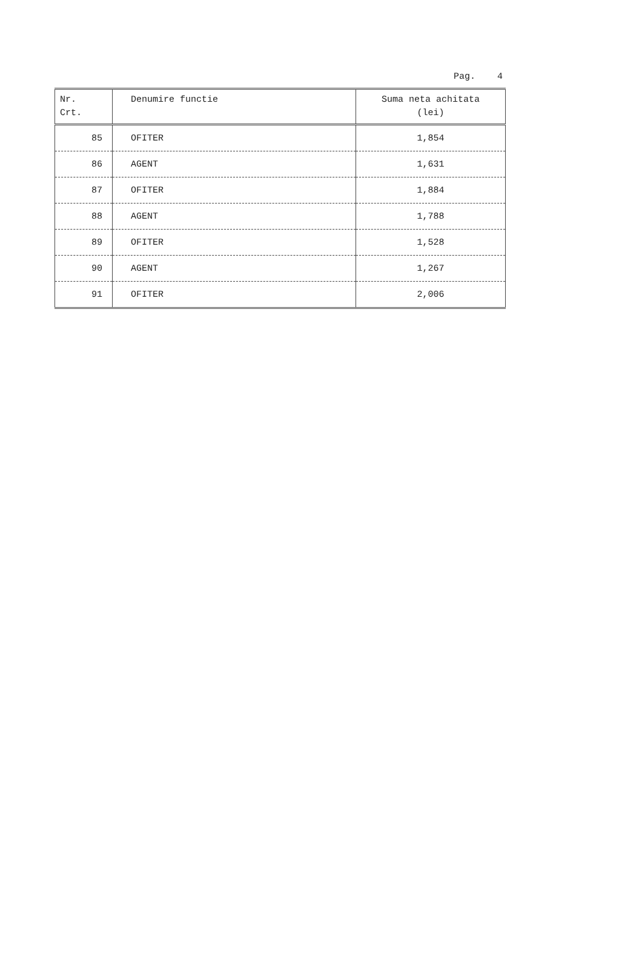Pag. 4
| Nr. Crt. | Denumire functie | Suma neta achitata (lei) |
| --- | --- | --- |
| 85 | OFITER | 1,854 |
| 86 | AGENT | 1,631 |
| 87 | OFITER | 1,884 |
| 88 | AGENT | 1,788 |
| 89 | OFITER | 1,528 |
| 90 | AGENT | 1,267 |
| 91 | OFITER | 2,006 |